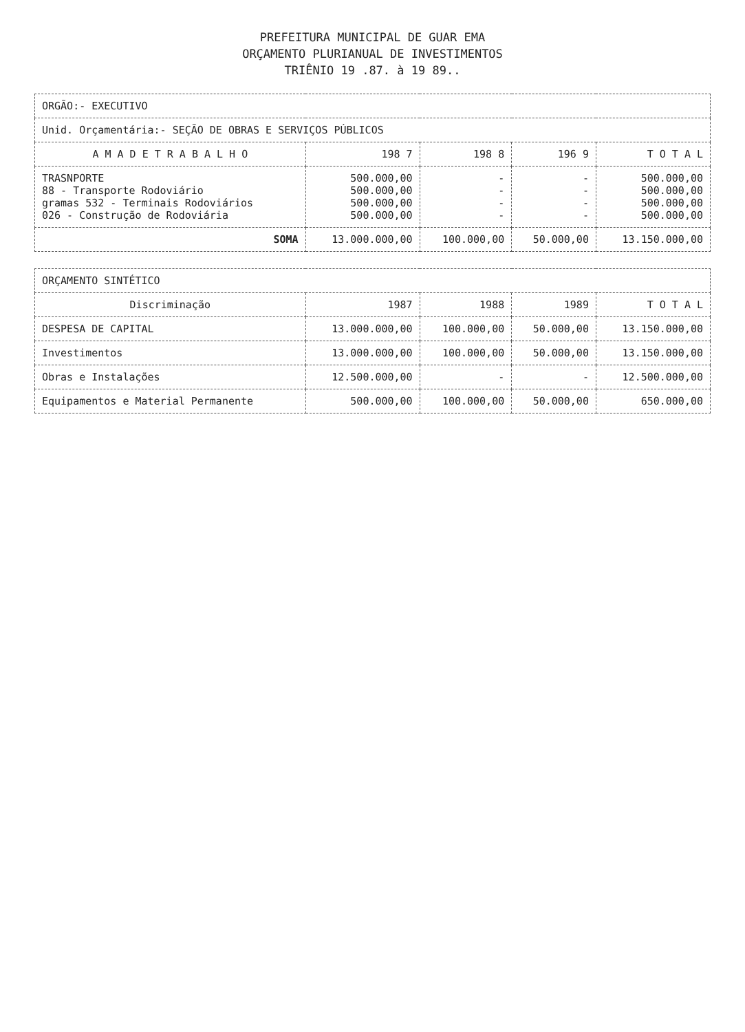PREFEITURA MUNICIPAL DE GUAR EMA
ORÇAMENTO PLURIANUAL DE INVESTIMENTOS
TRIÊNIO 19 .87. à 19 89..
| ORGÃO:- EXECUTIVO | | | | |
| Unid. Orçamentária:- SEÇÃO DE OBRAS E SERVIÇOS PÚBLICOS | | | | |
| A M A D E T R A B A L H O | 198 7 | 198 8 | 196 9 | T O T A L |
| TRASNPORTE 88 - Transporte Rodoviário gramas 532 - Terminais Rodoviários 026 - Construção de Rodoviária | 500.000,00 500.000,00 500.000,00 500.000,00 | - - - - | - - - - | 500.000,00 500.000,00 500.000,00 500.000,00 |
| SOMA | 13.000.000,00 | 100.000,00 | 50.000,00 | 13.150.000,00 |
| ORÇAMENTO SINTÉTICO | | | | |
| Discriminação | 1987 | 1988 | 1989 | T O T A L |
| DESPESA DE CAPITAL | 13.000.000,00 | 100.000,00 | 50.000,00 | 13.150.000,00 |
| Investimentos | 13.000.000,00 | 100.000,00 | 50.000,00 | 13.150.000,00 |
| Obras e Instalações | 12.500.000,00 | - | - | 12.500.000,00 |
| Equipamentos e Material Permanente | 500.000,00 | 100.000,00 | 50.000,00 | 650.000,00 |